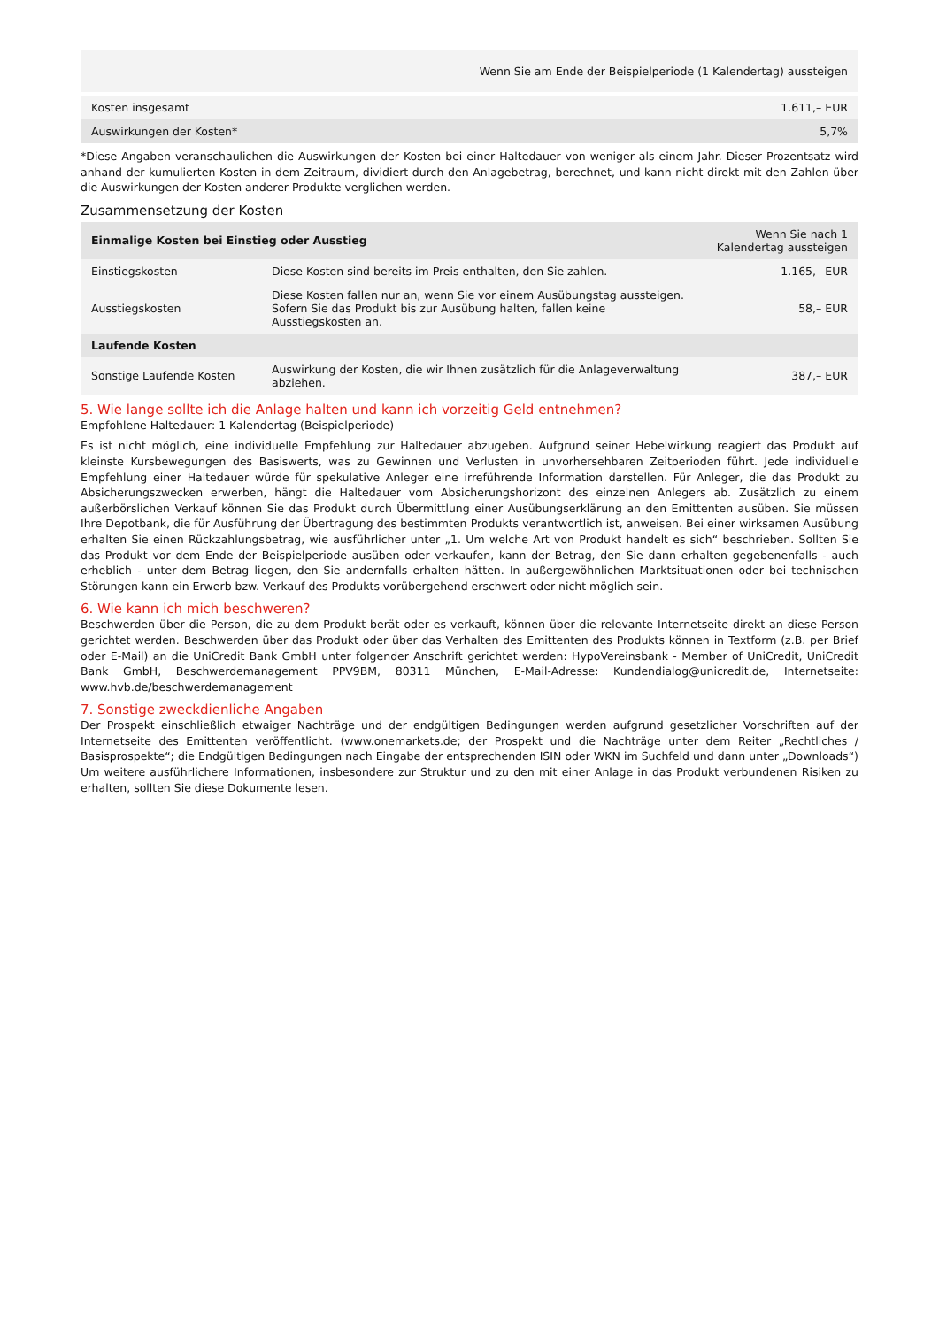| | Wenn Sie am Ende der Beispielperiode (1 Kalendertag) aussteigen |
| --- | --- |
| Kosten insgesamt | 1.611,– EUR |
| Auswirkungen der Kosten* | 5,7% |
*Diese Angaben veranschaulichen die Auswirkungen der Kosten bei einer Haltedauer von weniger als einem Jahr. Dieser Prozentsatz wird anhand der kumulierten Kosten in dem Zeitraum, dividiert durch den Anlagebetrag, berechnet, und kann nicht direkt mit den Zahlen über die Auswirkungen der Kosten anderer Produkte verglichen werden.
Zusammensetzung der Kosten
| Einmalige Kosten bei Einstieg oder Ausstieg | | Wenn Sie nach 1 Kalendertag aussteigen |
| --- | --- | --- |
| Einstiegskosten | Diese Kosten sind bereits im Preis enthalten, den Sie zahlen. | 1.165,– EUR |
| Ausstiegskosten | Diese Kosten fallen nur an, wenn Sie vor einem Ausübungstag aussteigen. Sofern Sie das Produkt bis zur Ausübung halten, fallen keine Ausstiegskosten an. | 58,– EUR |
| Laufende Kosten | | |
| Sonstige Laufende Kosten | Auswirkung der Kosten, die wir Ihnen zusätzlich für die Anlageverwaltung abziehen. | 387,– EUR |
5. Wie lange sollte ich die Anlage halten und kann ich vorzeitig Geld entnehmen?
Empfohlene Haltedauer: 1 Kalendertag (Beispielperiode)
Es ist nicht möglich, eine individuelle Empfehlung zur Haltedauer abzugeben. Aufgrund seiner Hebelwirkung reagiert das Produkt auf kleinste Kursbewegungen des Basiswerts, was zu Gewinnen und Verlusten in unvorhersehbaren Zeitperioden führt. Jede individuelle Empfehlung einer Haltedauer würde für spekulative Anleger eine irreführende Information darstellen. Für Anleger, die das Produkt zu Absicherungszwecken erwerben, hängt die Haltedauer vom Absicherungshorizont des einzelnen Anlegers ab. Zusätzlich zu einem außerbörslichen Verkauf können Sie das Produkt durch Übermittlung einer Ausübungserklärung an den Emittenten ausüben. Sie müssen Ihre Depotbank, die für Ausführung der Übertragung des bestimmten Produkts verantwortlich ist, anweisen. Bei einer wirksamen Ausübung erhalten Sie einen Rückzahlungsbetrag, wie ausführlicher unter „1. Um welche Art von Produkt handelt es sich“ beschrieben. Sollten Sie das Produkt vor dem Ende der Beispielperiode ausüben oder verkaufen, kann der Betrag, den Sie dann erhalten gegebenenfalls - auch erheblich - unter dem Betrag liegen, den Sie andernfalls erhalten hätten. In außergewöhnlichen Marktsituationen oder bei technischen Störungen kann ein Erwerb bzw. Verkauf des Produkts vorübergehend erschwert oder nicht möglich sein.
6. Wie kann ich mich beschweren?
Beschwerden über die Person, die zu dem Produkt berät oder es verkauft, können über die relevante Internetseite direkt an diese Person gerichtet werden. Beschwerden über das Produkt oder über das Verhalten des Emittenten des Produkts können in Textform (z.B. per Brief oder E-Mail) an die UniCredit Bank GmbH unter folgender Anschrift gerichtet werden: HypoVereinsbank - Member of UniCredit, UniCredit Bank GmbH, Beschwerdemanagement PPV9BM, 80311 München, E-Mail-Adresse: Kundendialog@unicredit.de, Internetseite: www.hvb.de/beschwerdemanagement
7. Sonstige zweckdienliche Angaben
Der Prospekt einschließlich etwaiger Nachträge und der endgültigen Bedingungen werden aufgrund gesetzlicher Vorschriften auf der Internetseite des Emittenten veröffentlicht. (www.onemarkets.de; der Prospekt und die Nachträge unter dem Reiter „Rechtliches / Basisprospekte“; die Endgültigen Bedingungen nach Eingabe der entsprechenden ISIN oder WKN im Suchfeld und dann unter „Downloads“) Um weitere ausführlichere Informationen, insbesondere zur Struktur und zu den mit einer Anlage in das Produkt verbundenen Risiken zu erhalten, sollten Sie diese Dokumente lesen.